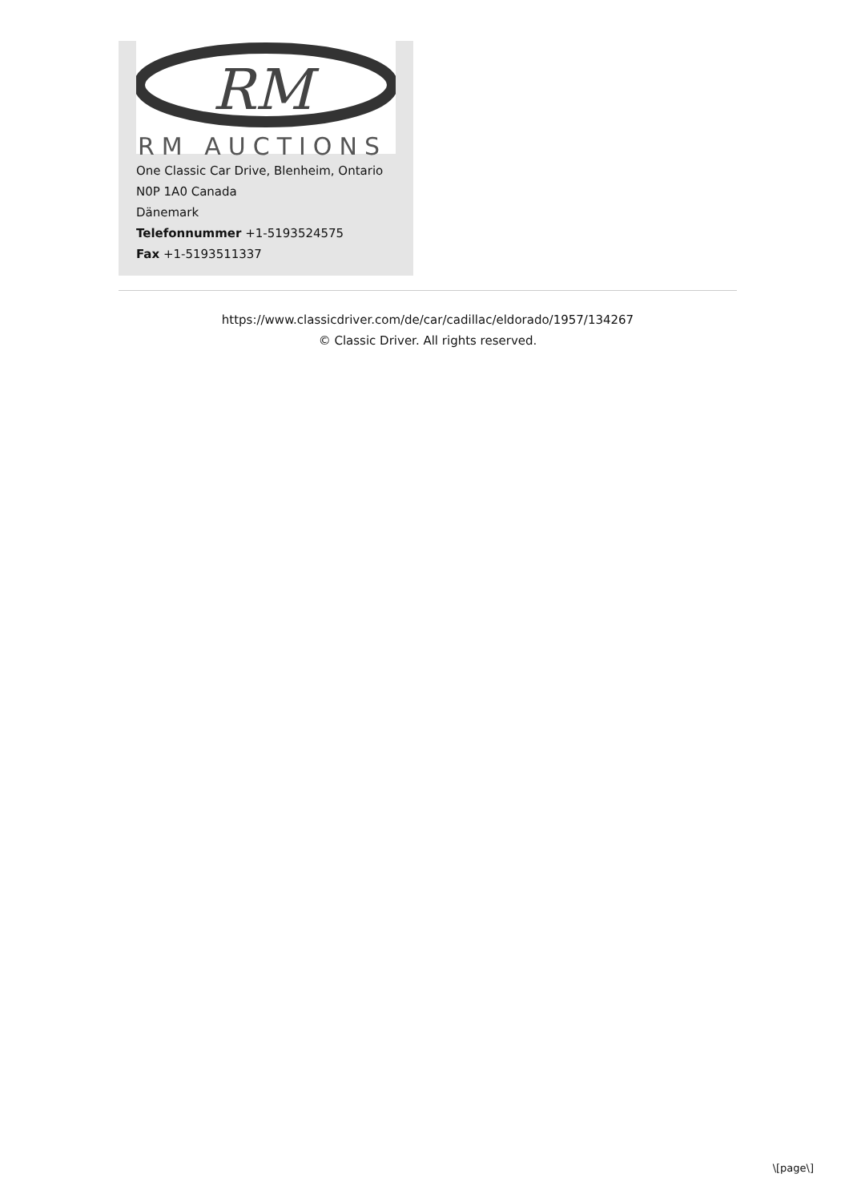RM
RM AUCTIONS
One Classic Car Drive, Blenheim, Ontario
N0P 1A0 Canada
Dänemark
Telefonnummer +1-5193524575
Fax +1-5193511337
https://www.classicdriver.com/de/car/cadillac/eldorado/1957/134267
© Classic Driver. All rights reserved.
\[page\]